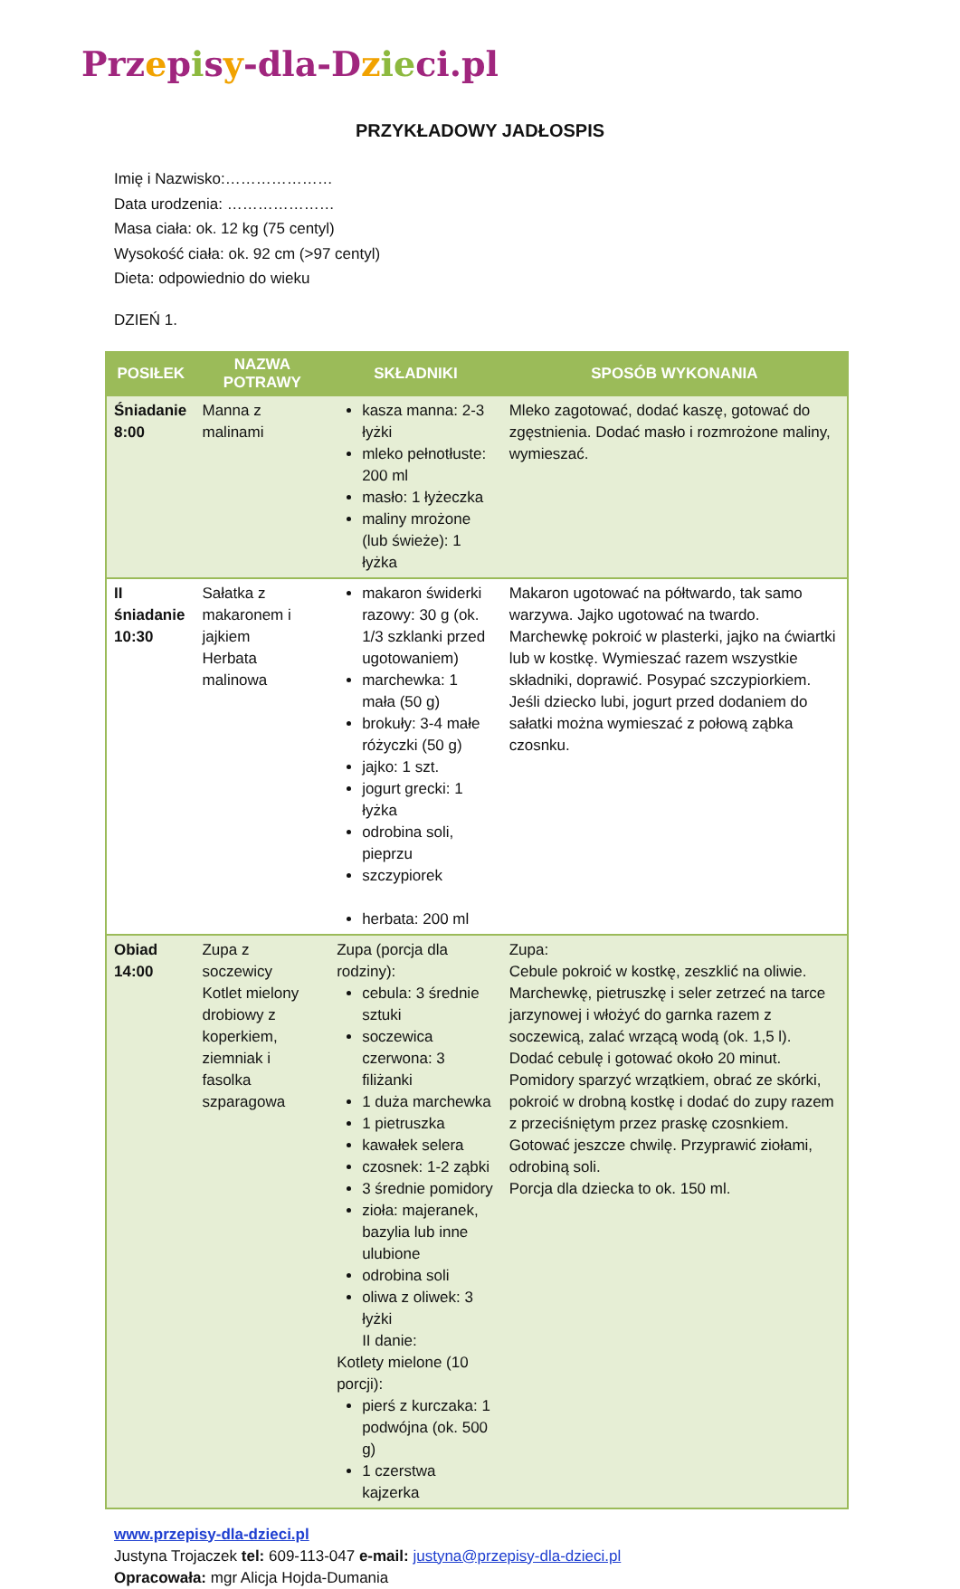Prz episy-dla-D zie ci.pl
PRZYKŁADOWY JADŁOSPIS
Imię i Nazwisko:…………………
Data urodzenia: …………………
Masa ciała: ok. 12 kg (75 centyl)
Wysokość ciała: ok. 92 cm (>97 centyl)
Dieta: odpowiednio do wieku
DZIEŃ 1.
| POSIŁEK | NAZWA POTRAWY | SKŁADNIKI | SPOSÓB WYKONANIA |
| --- | --- | --- | --- |
| Śniadanie 8:00 | Manna z malinami | kasza manna: 2-3 łyżki mleko pełnotłuste: 200 ml masło: 1 łyżeczka maliny mrożone (lub świeże): 1 łyżka | Mleko zagotować, dodać kaszę, gotować do zgęstnienia. Dodać masło i rozmrożone maliny, wymieszać. |
| II śniadanie 10:30 | Sałatka z makaronem i jajkiem Herbata malinowa | makaron świderki razowy: 30 g (ok. 1/3 szklanki przed ugotowaniem) marchewka: 1 mała (50 g) brokuły: 3-4 małe różyczki (50 g) jajko: 1 szt. jogurt grecki: 1 łyżka odrobina soli, pieprzu szczypiorek herbata: 200 ml | Makaron ugotować na półtwardo, tak samo warzywa. Jajko ugotować na twardo. Marchewkę pokroić w plasterki, jajko na ćwiartki lub w kostkę. Wymieszać razem wszystkie składniki, doprawić. Posypać szczypiorkiem. Jeśli dziecko lubi, jogurt przed dodaniem do sałatki można wymieszać z połową ząbka czosnku. |
| Obiad 14:00 | Zupa z soczewicy Kotlet mielony drobiowy z koperkiem, ziemniak i fasolka szparagowa | Zupa (porcja dla rodziny): cebula: 3 średnie sztuki soczewica czerwona: 3 filiżanki 1 duża marchewka 1 pietruszka kawałek selera czosnek: 1-2 ząbki 3 średnie pomidory zioła: majeranek, bazylia lub inne ulubione odrobina soli oliwa z oliwek: 3 łyżki II danie: Kotlety mielone (10 porcji): pierś z kurczaka: 1 podwójna (ok. 500 g) 1 czerstwa kajzerka | Zupa: Cebule pokroić w kostkę, zeszklić na oliwie. Marchewkę, pietruszkę i seler zetrzeć na tarce jarzynowej i włożyć do garnka razem z soczewicą, zalać wrzącą wodą (ok. 1,5 l). Dodać cebulę i gotować około 20 minut. Pomidory sparzyć wrzątkiem, obrać ze skórki, pokroić w drobną kostkę i dodać do zupy razem z przeciśniętym przez praskę czosnkiem. Gotować jeszcze chwilę. Przyprawić ziołami, odrobiną soli. Porcja dla dziecka to ok. 150 ml. |
www.przepisy-dla-dzieci.pl
Justyna Trojaczek tel: 609-113-047 e-mail: justyna@przepisy-dla-dzieci.pl
Opracowała: mgr Alicja Hojda-Dumania